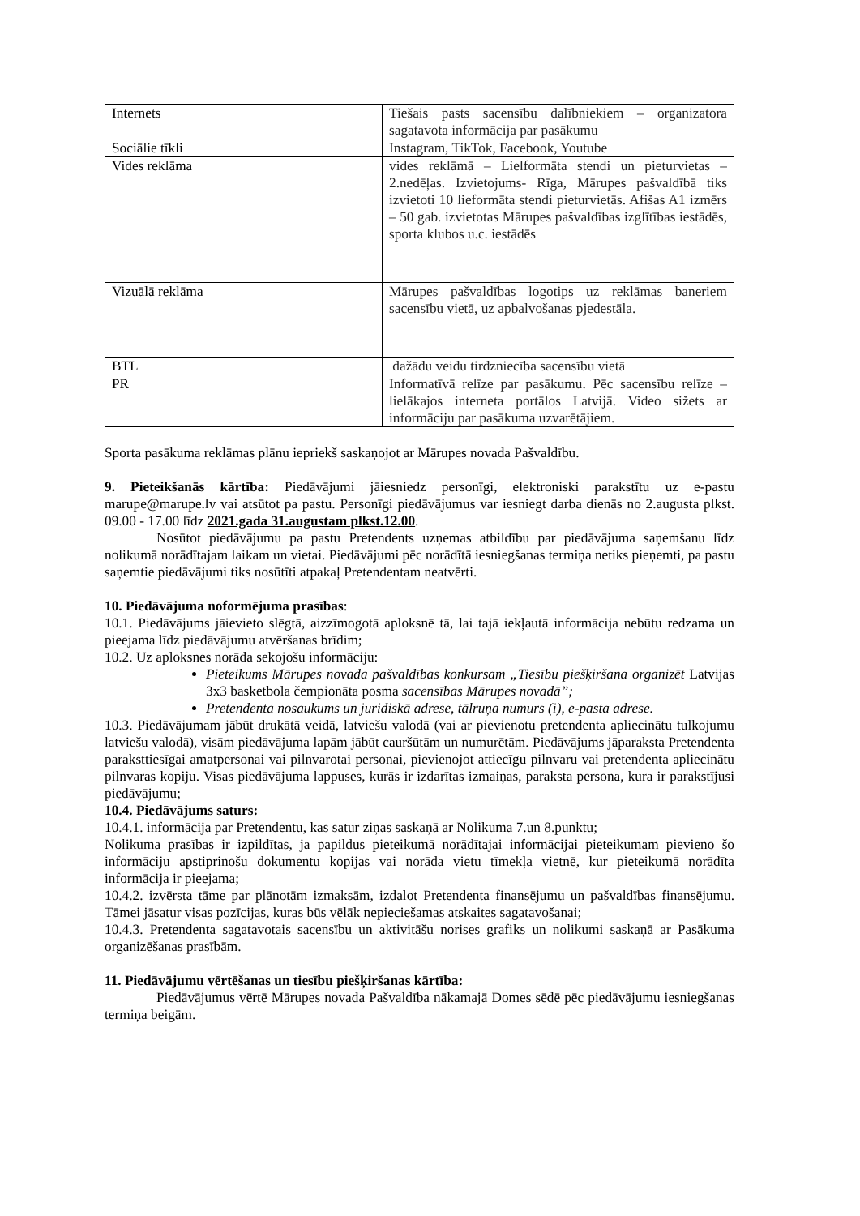| Internets | Tiešais pasts sacensību dalībniekiem – organizatora sagatavota informācija par pasākumu |
| Sociālie tīkli | Instagram, TikTok, Facebook, Youtube |
| Vides reklāma | vides reklāmā – Lielformāta stendi un pieturvietas – 2.nedēļas. Izvietojums- Rīga, Mārupes pašvaldībā tiks izvietoti 10 lieformāta stendi pieturvietās. Afišas A1 izmērs – 50 gab. izvietotas Mārupes pašvaldības izglītības iestādēs, sporta klubos u.c. iestādēs |
| Vizuālā reklāma | Mārupes pašvaldības logotips uz reklāmas baneriem sacensību vietā, uz apbalvošanas pjedestāla. |
| BTL | dažādu veidu tirdzniecība sacensību vietā |
| PR | Informatīvā relīze par pasākumu. Pēc sacensību relīze – lielākajos interneta portālos Latvijā. Video sižets ar informāciju par pasākuma uzvarētājiem. |
Sporta pasākuma reklāmas plānu iepriekš saskaņojot ar Mārupes novada Pašvaldību.
9. Pieteikšanās kārtība: Piedāvājumi jāiesniedz personīgi, elektroniski parakstītu uz e-pastu marupe@marupe.lv vai atsūtot pa pastu. Personīgi piedāvājumus var iesniegt darba dienās no 2.augusta plkst. 09.00 - 17.00 līdz 2021.gada 31.augustam plkst.12.00.
Nosūtot piedāvājumu pa pastu Pretendents uzņemas atbildību par piedāvājuma saņemšanu līdz nolikumā norādītajam laikam un vietai. Piedāvājumi pēc norādītā iesniegšanas termiņa netiks pieņemti, pa pastu saņemtie piedāvājumi tiks nosūtīti atpakaļ Pretendentam neatvērti.
10. Piedāvājuma noformējuma prasības:
10.1. Piedāvājums jāievieto slēgtā, aizzīmogotā aploksnē tā, lai tajā iekļautā informācija nebūtu redzama un pieejama līdz piedāvājumu atvēršanas brīdim;
10.2. Uz aploksnes norāda sekojošu informāciju:
Pieteikums Mārupes novada pašvaldības konkursam „Tiesību piešķiršana organizēt Latvijas 3x3 basketbola čempionāta posma sacensības Mārupes novadā”;
Pretendenta nosaukums un juridiskā adrese, tālruņa numurs (i), e-pasta adrese.
10.3. Piedāvājumam jābūt drukātā veidā, latviešu valodā (vai ar pievienotu pretendenta apliecinātu tulkojumu latviešu valodā), visām piedāvājuma lapām jābūt cauršūtām un numurētām. Piedāvājums jāparaksta Pretendenta paraksttiesīgai amatpersonai vai pilnvarotai personai, pievienojot attiecīgu pilnvaru vai pretendenta apliecinātu pilnvaras kopiju. Visas piedāvājuma lappuses, kurās ir izdarītas izmaiņas, paraksta persona, kura ir parakstījusi piedāvājumu;
10.4. Piedāvājums saturs:
10.4.1. informācija par Pretendentu, kas satur ziņas saskaņā ar Nolikuma 7.un 8.punktu;
Nolikuma prasības ir izpildītas, ja papildus pieteikumā norādītajai informācijai pieteikumam pievieno šo informāciju apstiprinošu dokumentu kopijas vai norāda vietu tīmekļa vietnē, kur pieteikumā norādīta informācija ir pieejama;
10.4.2. izvērsta tāme par plānotām izmaksām, izdalot Pretendenta finansējumu un pašvaldības finansējumu. Tāmei jāsatur visas pozīcijas, kuras būs vēlāk nepieciešamas atskaites sagatavošanai;
10.4.3. Pretendenta sagatavotais sacensību un aktivitāšu norises grafiks un nolikumi saskaņā ar Pasākuma organizēšanas prasībām.
11. Piedāvājumu vērtēšanas un tiesību piešķiršanas kārtība:
Piedāvājumus vērtē Mārupes novada Pašvaldība nākamajā Domes sēdē pēc piedāvājumu iesniegšanas termiņa beigām.